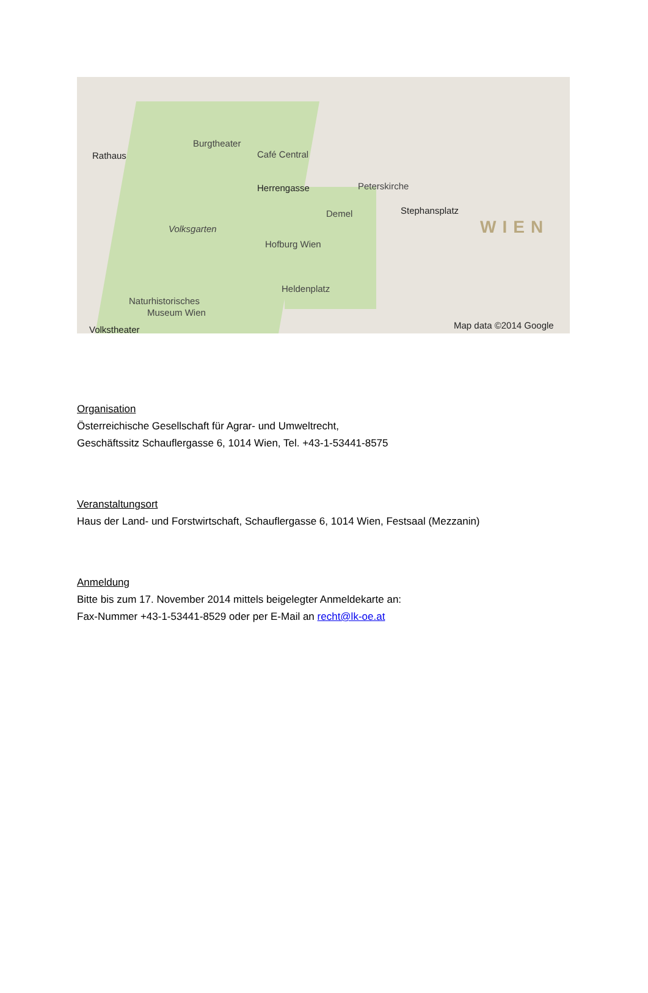Rathaus
Burgtheater
Café Central
Herrengasse Peterskirche
Stephansplatz Demel
Volksgarten
Hofburg Wien
Heldenplatz
Naturhistorisches
Museum Wien
Volkstheater
WIEN
Map data ©2014 Google
Organisation
Österreichische Gesellschaft für Agrar- und Umweltrecht,
Geschäftssitz Schauflergasse 6, 1014 Wien, Tel. +43-1-53441-8575
Veranstaltungsort
Haus der Land- und Forstwirtschaft, Schauflergasse 6, 1014 Wien, Festsaal (Mezzanin)
Anmeldung
Bitte bis zum 17. November 2014 mittels beigelegter Anmeldekarte an:
Fax-Nummer +43-1-53441-8529 oder per E-Mail an recht@lk-oe.at